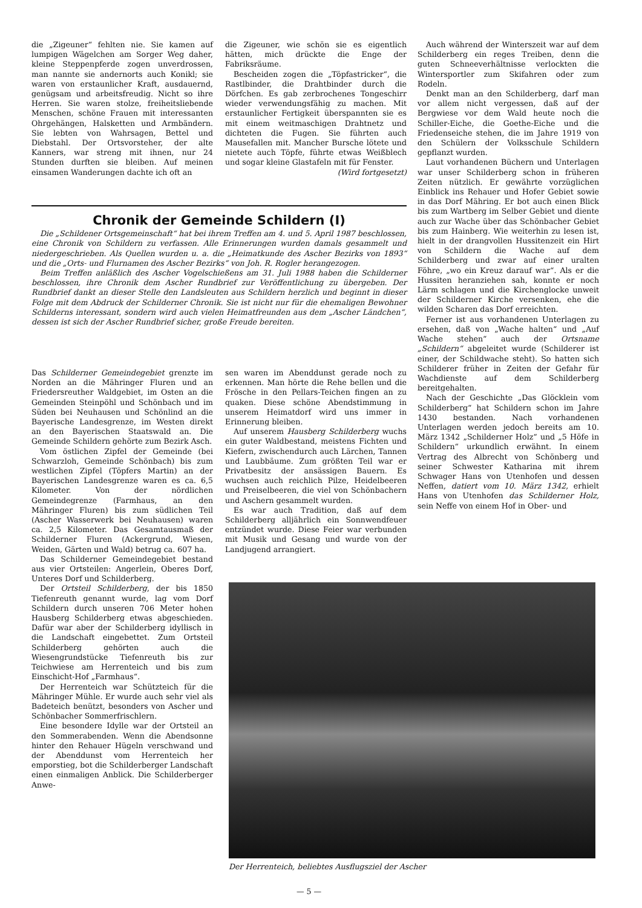die „Zigeuner“ fehlten nie. Sie kamen auf lumpigen Wägelchen am Sorger Weg daher, kleine Steppenpferde zogen unverdrossen, man nannte sie andernorts auch Konikl; sie waren von erstaunlicher Kraft, ausdauernd, genügsam und arbeitsfreudig. Nicht so ihre Herren. Sie waren stolze, freiheitsliebende Menschen, schöne Frauen mit interessanten Ohrgehängen, Halsketten und Armbändern. Sie lebten von Wahrsagen, Bettel und Diebstahl. Der Ortsvorsteher, der alte Kanners, war streng mit ihnen, nur 24 Stunden durften sie bleiben. Auf meinen einsamen Wanderungen dachte ich oft an
die Zigeuner, wie schön sie es eigentlich hätten, mich drückte die Enge der Fabriksräume.
Bescheiden zogen die „Töpfastricker“, die Rastlbinder, die Drahtbinder durch die Dörfchen. Es gab zerbrochenes Tongeschirr wieder verwendungsfähig zu machen. Mit erstaunlicher Fertigkeit überspannten sie es mit einem weitmaschigen Drahtnetz und dichteten die Fugen. Sie führten auch Mausefallen mit. Mancher Bursche lötete und nietete auch Töpfe, führte etwas Weißblech und sogar kleine Glastafeln mit für Fenster.
(Wird fortgesetzt)
Chronik der Gemeinde Schildern (I)
Die „Schildener Ortsgemeinschaft“ hat bei ihrem Treffen am 4. und 5. April 1987 beschlossen, eine Chronik von Schildern zu verfassen. Alle Erinnerungen wurden damals gesammelt und niedergeschrieben. Als Quellen wurden u. a. die „Heimatkunde des Ascher Bezirks von 1893“ und die „Orts- und Flurnamen des Ascher Bezirks“ von Joh. R. Rogler herangezogen.
Beim Treffen anläßlich des Ascher Vogelschießens am 31. Juli 1988 haben die Schilderner beschlossen, ihre Chronik dem Ascher Rundbrief zur Veröffentlichung zu übergeben. Der Rundbrief dankt an dieser Stelle den Landsleuten aus Schildern herzlich und beginnt in dieser Folge mit dem Abdruck der Schilderner Chronik. Sie ist nicht nur für die ehemaligen Bewohner Schilderns interessant, sondern wird auch vielen Heimatfreunden aus dem „Ascher Ländchen“, dessen ist sich der Ascher Rundbrief sicher, große Freude bereiten.
Das Schilderner Gemeindegebiet grenzte im Norden an die Mähringer Fluren und an Friedersreuther Waldgebiet, im Osten an die Gemeinden Steinpöhl und Schönbach und im Süden bei Neuhausen und Schönlind an die Bayerische Landesgrenze, im Westen direkt an den Bayerischen Staatswald an. Die Gemeinde Schildern gehörte zum Bezirk Asch.
Vom östlichen Zipfel der Gemeinde (bei Schwarzloh, Gemeinde Schönbach) bis zum westlichen Zipfel (Töpfers Martin) an der Bayerischen Landesgrenze waren es ca. 6,5 Kilometer. Von der nördlichen Gemeindegrenze (Farmhaus, an den Mähringer Fluren) bis zum südlichen Teil (Ascher Wasserwerk bei Neuhausen) waren ca. 2,5 Kilometer. Das Gesamtausmaß der Schilderner Fluren (Ackergrund, Wiesen, Weiden, Gärten und Wald) betrug ca. 607 ha.
Das Schilderner Gemeindegebiet bestand aus vier Ortsteilen: Angerlein, Oberes Dorf, Unteres Dorf und Schilderberg.
Der Ortsteil Schilderberg, der bis 1850 Tiefenreuth genannt wurde, lag vom Dorf Schildern durch unseren 706 Meter hohen Hausberg Schilderberg etwas abgeschieden. Dafür war aber der Schilderberg idyllisch in die Landschaft eingebettet. Zum Ortsteil Schilderberg gehörten auch die Wiesengrundstücke Tiefenreuth bis zur Teichwiese am Herrenteich und bis zum Einschicht-Hof „Farmhaus“.
Der Herrenteich war Schützteich für die Mähringer Mühle. Er wurde auch sehr viel als Badeteich benützt, besonders von Ascher und Schönbacher Sommerfrischlern.
Eine besondere Idylle war der Ortsteil an den Sommerabenden. Wenn die Abendsonne hinter den Rehauer Hügeln verschwand und der Abenddunst vom Herrenteich her emporstieg, bot die Schilderberger Landschaft einen einmaligen Anblick. Die Schilderberger Anwe-
sen waren im Abenddunst gerade noch zu erkennen. Man hörte die Rehe bellen und die Frösche in den Pellars-Teichen fingen an zu quaken. Diese schöne Abendstimmung in unserem Heimatdorf wird uns immer in Erinnerung bleiben.
Auf unserem Hausberg Schilderberg wuchs ein guter Waldbestand, meistens Fichten und Kiefern, zwischendurch auch Lärchen, Tannen und Laubbäume. Zum größten Teil war er Privatbesitz der ansässigen Bauern. Es wuchsen auch reichlich Pilze, Heidelbeeren und Preiselbeeren, die viel von Schönbachern und Aschern gesammelt wurden.
Es war auch Tradition, daß auf dem Schilderberg alljährlich ein Sonnwendfeuer entzündet wurde. Diese Feier war verbunden mit Musik und Gesang und wurde von der Landjugend arrangiert.
Auch während der Winterszeit war auf dem Schilderberg ein reges Treiben, denn die guten Schneeverhältnisse verlockten die Wintersportler zum Skifahren oder zum Rodeln.
Denkt man an den Schilderberg, darf man vor allem nicht vergessen, daß auf der Bergwiese vor dem Wald heute noch die Schiller-Eiche, die Goethe-Eiche und die Friedenseiche stehen, die im Jahre 1919 von den Schülern der Volksschule Schildern gepflanzt wurden.
Laut vorhandenen Büchern und Unterlagen war unser Schilderberg schon in früheren Zeiten nützlich. Er gewährte vorzüglichen Einblick ins Rehauer und Hofer Gebiet sowie in das Dorf Mähring. Er bot auch einen Blick bis zum Wartberg im Selber Gebiet und diente auch zur Wache über das Schönbacher Gebiet bis zum Hainberg. Wie weiterhin zu lesen ist, hielt in der drangvollen Hussitenzeit ein Hirt von Schildern die Wache auf dem Schilderberg und zwar auf einer uralten Föhre, „wo ein Kreuz darauf war“. Als er die Hussiten heranziehen sah, konnte er noch Lärm schlagen und die Kirchenglocke unweit der Schilderner Kirche versenken, ehe die wilden Scharen das Dorf erreichten.
Ferner ist aus vorhandenen Unterlagen zu ersehen, daß von „Wache halten“ und „Auf Wache stehen“ auch der Ortsname „Schildern“ abgeleitet wurde (Schilderer ist einer, der Schildwache steht). So hatten sich Schilderer früher in Zeiten der Gefahr für Wachdienste auf dem Schilderberg bereitgehalten.
Nach der Geschichte „Das Glöcklein vom Schilderberg“ hat Schildern schon im Jahre 1430 bestanden. Nach vorhandenen Unterlagen werden jedoch bereits am 10. März 1342 „Schilderner Holz“ und „5 Höfe in Schildern“ urkundlich erwähnt. In einem Vertrag des Albrecht von Schönberg und seiner Schwester Katharina mit ihrem Schwager Hans von Utenhofen und dessen Neffen, datiert vom 10. März 1342, erhielt Hans von Utenhofen das Schilderner Holz, sein Neffe von einem Hof in Ober- und
Der Herrenteich, beliebtes Ausflugsziel der Ascher
— 5 —